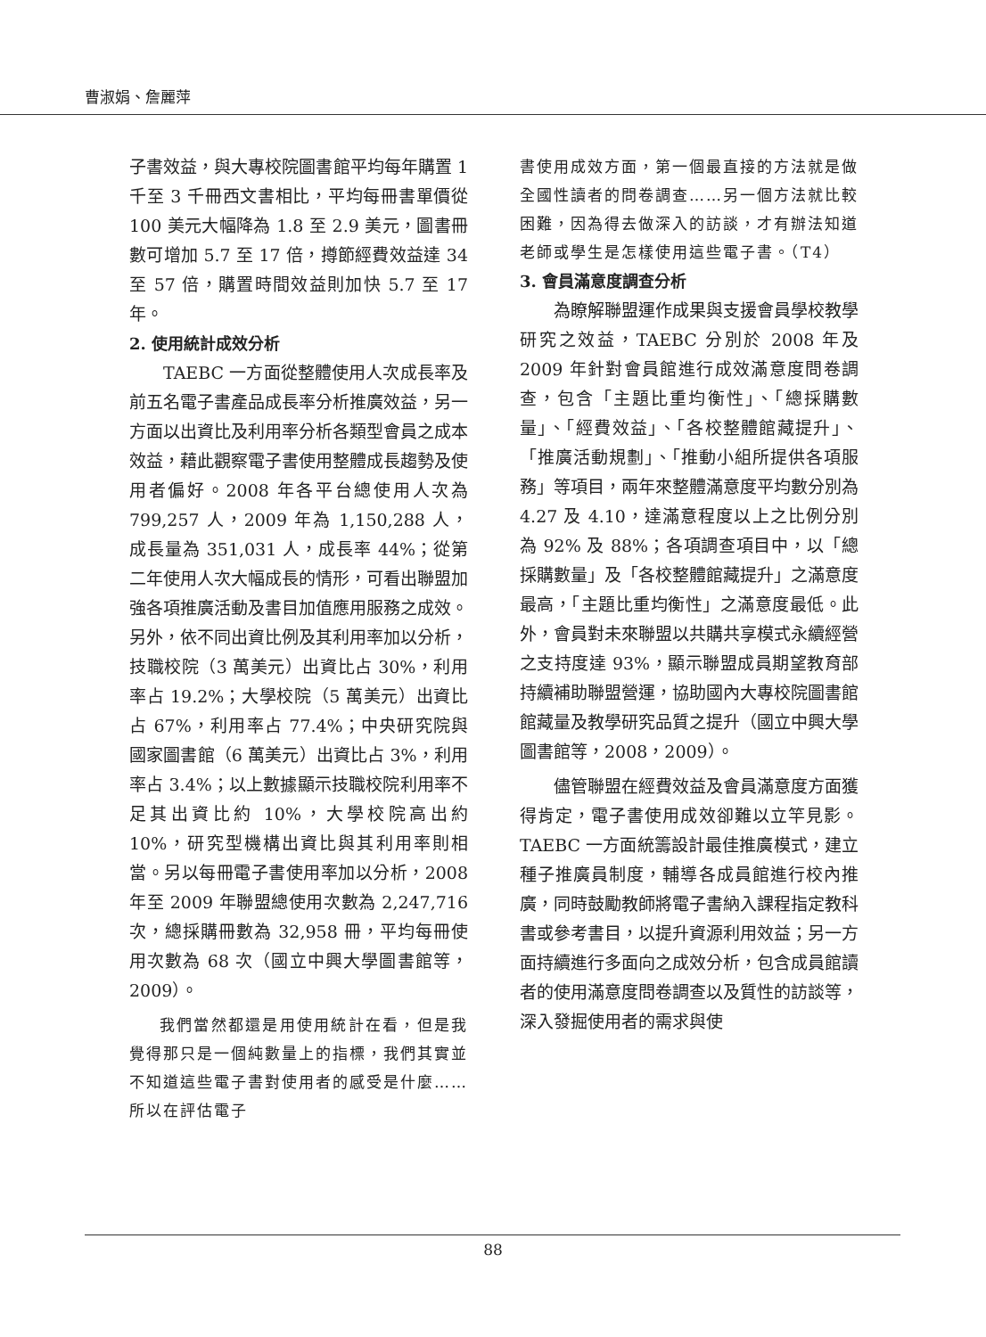曹淑娟、詹麗萍
子書效益，與大專校院圖書館平均每年購置 1 千至 3 千冊西文書相比，平均每冊書單價從 100 美元大幅降為 1.8 至 2.9 美元，圖書冊數可增加 5.7 至 17 倍，撙節經費效益達 34 至 57 倍，購置時間效益則加快 5.7 至 17 年。
2. 使用統計成效分析
TAEBC 一方面從整體使用人次成長率及前五名電子書產品成長率分析推廣效益，另一方面以出資比及利用率分析各類型會員之成本效益，藉此觀察電子書使用整體成長趨勢及使用者偏好。2008 年各平台總使用人次為 799,257 人，2009 年為 1,150,288 人，成長量為 351,031 人，成長率 44%；從第二年使用人次大幅成長的情形，可看出聯盟加強各項推廣活動及書目加值應用服務之成效。另外，依不同出資比例及其利用率加以分析，技職校院（3 萬美元）出資比占 30%，利用率占 19.2%；大學校院（5 萬美元）出資比占 67%，利用率占 77.4%；中央研究院與國家圖書館（6 萬美元）出資比占 3%，利用率占 3.4%；以上數據顯示技職校院利用率不足其出資比約 10%，大學校院高出約 10%，研究型機構出資比與其利用率則相當。另以每冊電子書使用率加以分析，2008 年至 2009 年聯盟總使用次數為 2,247,716 次，總採購冊數為 32,958 冊，平均每冊使用次數為 68 次（國立中興大學圖書館等，2009）。
我們當然都還是用使用統計在看，但是我覺得那只是一個純數量上的指標，我們其實並不知道這些電子書對使用者的感受是什麼……所以在評估電子
書使用成效方面，第一個最直接的方法就是做全國性讀者的問卷調查……另一個方法就比較困難，因為得去做深入的訪談，才有辦法知道老師或學生是怎樣使用這些電子書。（T4）
3. 會員滿意度調查分析
為瞭解聯盟運作成果與支援會員學校教學研究之效益，TAEBC 分別於 2008 年及 2009 年針對會員館進行成效滿意度問卷調查，包含「主題比重均衡性」、「總採購數量」、「經費效益」、「各校整體館藏提升」、「推廣活動規劃」、「推動小組所提供各項服務」等項目，兩年來整體滿意度平均數分別為 4.27 及 4.10，達滿意程度以上之比例分別為 92% 及 88%；各項調查項目中，以「總採購數量」及「各校整體館藏提升」之滿意度最高，「主題比重均衡性」之滿意度最低。此外，會員對未來聯盟以共購共享模式永續經營之支持度達 93%，顯示聯盟成員期望教育部持續補助聯盟營運，協助國內大專校院圖書館館藏量及教學研究品質之提升（國立中興大學圖書館等，2008，2009）。
儘管聯盟在經費效益及會員滿意度方面獲得肯定，電子書使用成效卻難以立竿見影。TAEBC 一方面統籌設計最佳推廣模式，建立種子推廣員制度，輔導各成員館進行校內推廣，同時鼓勵教師將電子書納入課程指定教科書或參考書目，以提升資源利用效益；另一方面持續進行多面向之成效分析，包含成員館讀者的使用滿意度問卷調查以及質性的訪談等，深入發掘使用者的需求與使
88